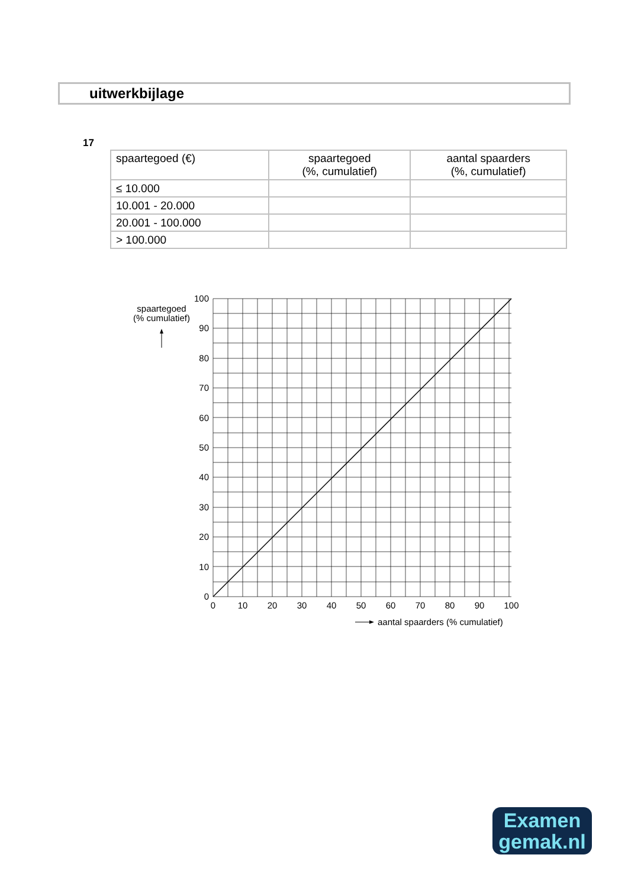uitwerkbijlage
17
| spaartegoed (€) | spaartegoed (%, cumulatief) | aantal spaarders (%, cumulatief) |
| --- | --- | --- |
| ≤ 10.000 | | |
| 10.001 - 20.000 | | |
| 20.001 - 100.000 | | |
| > 100.000 | | |
spaartegoed
(% cumulatief)
100
90
80
70
60
50
40
30
20
10
0
0
10
20
30
40
50
60
70
80
90
100
aantal spaarders (% cumulatief)
Examen
gemak.nl